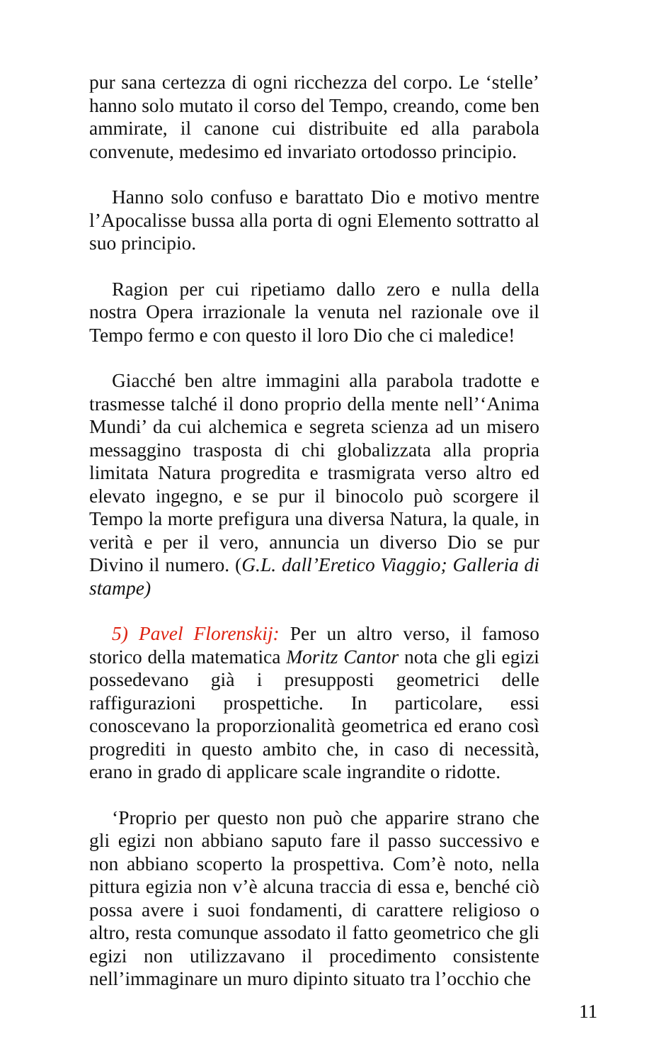pur sana certezza di ogni ricchezza del corpo. Le ‘stelle’ hanno solo mutato il corso del Tempo, creando, come ben ammirate, il canone cui distribuite ed alla parabola convenute, medesimo ed invariato ortodosso principio.
Hanno solo confuso e barattato Dio e motivo mentre l’Apocalisse bussa alla porta di ogni Elemento sottratto al suo principio.
Ragion per cui ripetiamo dallo zero e nulla della nostra Opera irrazionale la venuta nel razionale ove il Tempo fermo e con questo il loro Dio che ci maledice!
Giacché ben altre immagini alla parabola tradotte e trasmesse talché il dono proprio della mente nell’‘Anima Mundi’ da cui alchemica e segreta scienza ad un misero messaggino trasposta di chi globalizzata alla propria limitata Natura progredita e trasmigrata verso altro ed elevato ingegno, e se pur il binocolo può scorgere il Tempo la morte prefigura una diversa Natura, la quale, in verità e per il vero, annuncia un diverso Dio se pur Divino il numero. (G.L. dall’Eretico Viaggio; Galleria di stampe)
5) Pavel Florenskij: Per un altro verso, il famoso storico della matematica Moritz Cantor nota che gli egizi possedevano già i presupposti geometrici delle raffigurazioni prospettiche. In particolare, essi conoscevano la proporzionalità geometrica ed erano così progrediti in questo ambito che, in caso di necessità, erano in grado di applicare scale ingrandite o ridotte.
‘Proprio per questo non può che apparire strano che gli egizi non abbiano saputo fare il passo successivo e non abbiano scoperto la prospettiva. Com’è noto, nella pittura egizia non v’è alcuna traccia di essa e, benché ciò possa avere i suoi fondamenti, di carattere religioso o altro, resta comunque assodato il fatto geometrico che gli egizi non utilizzavano il procedimento consistente nell’immaginare un muro dipinto situato tra l’occhio che
11